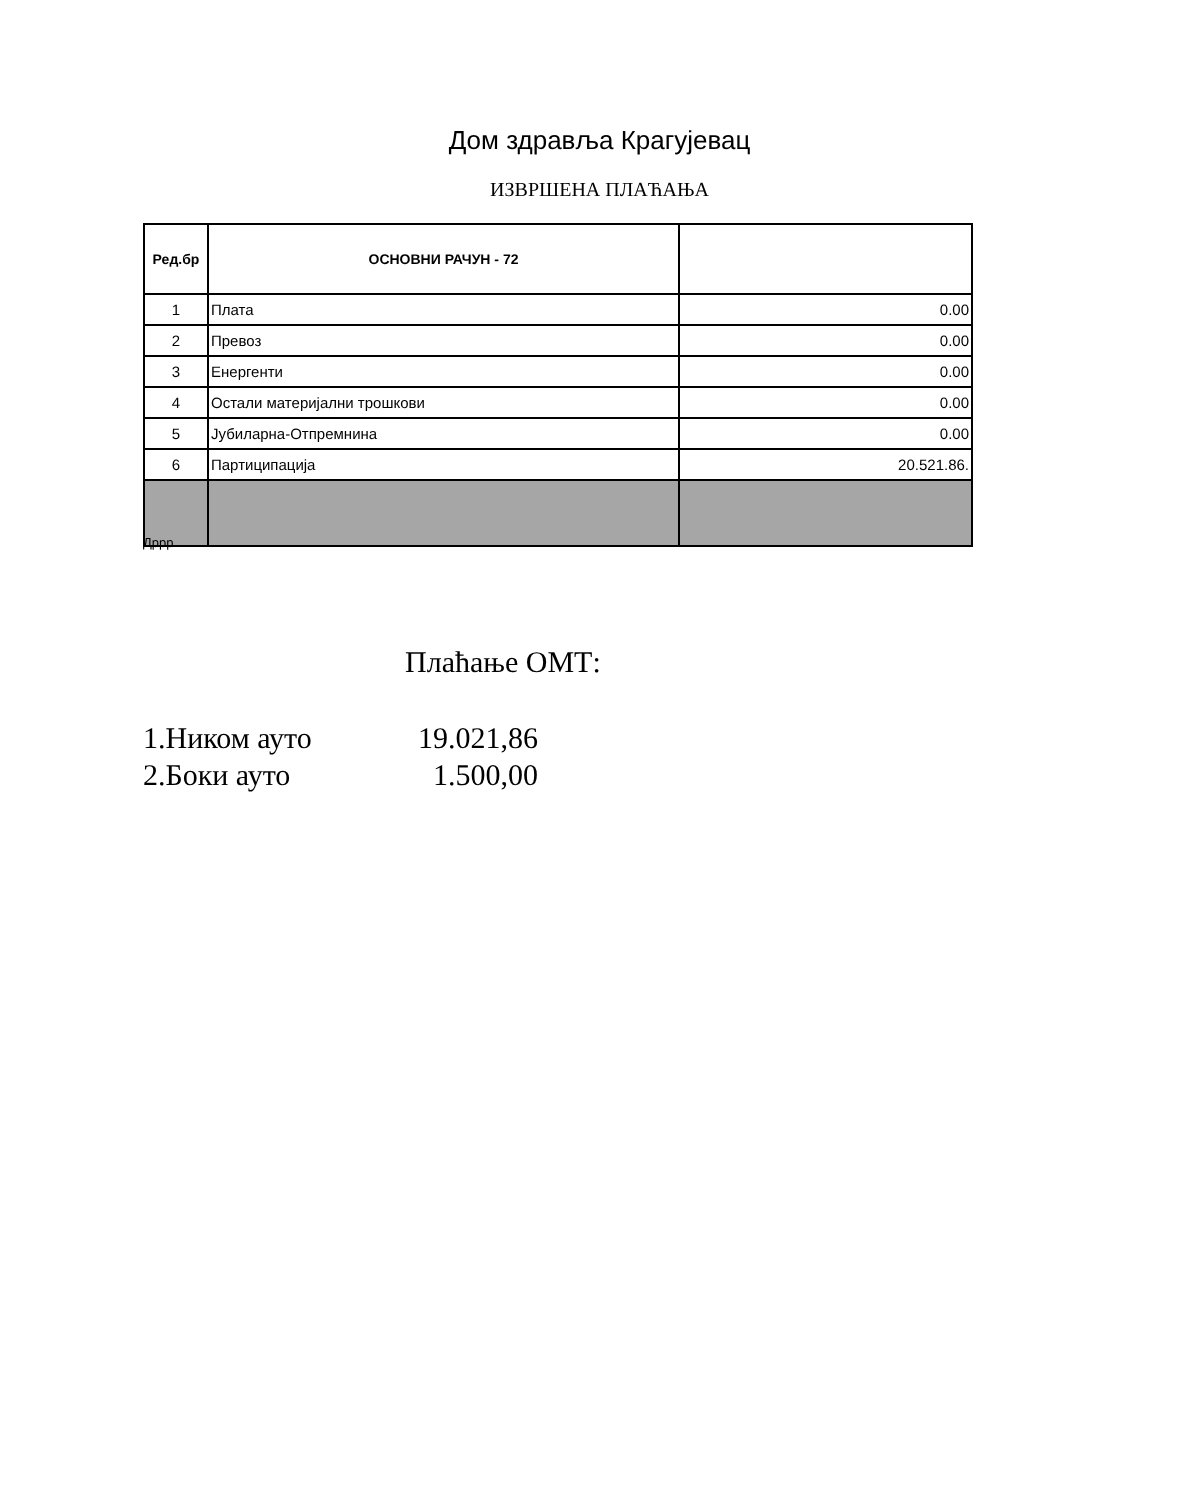Дом здравља Крагујевац
ИЗВРШЕНА ПЛАЋАЊА
| Ред.бр | ОСНОВНИ РАЧУН - 72 | |
| --- | --- | --- |
| 1 | Плата | 0.00 |
| 2 | Превоз | 0.00 |
| 3 | Енергенти | 0.00 |
| 4 | Остали материјални трошкови | 0.00 |
| 5 | Јубиларна-Отпремнина | 0.00 |
| 6 | Партиципација | 20.521.86. |
Дррр
Плаћање ОМТ:
1.Ником ауто 19.021,86
2.Боки ауто 1.500,00